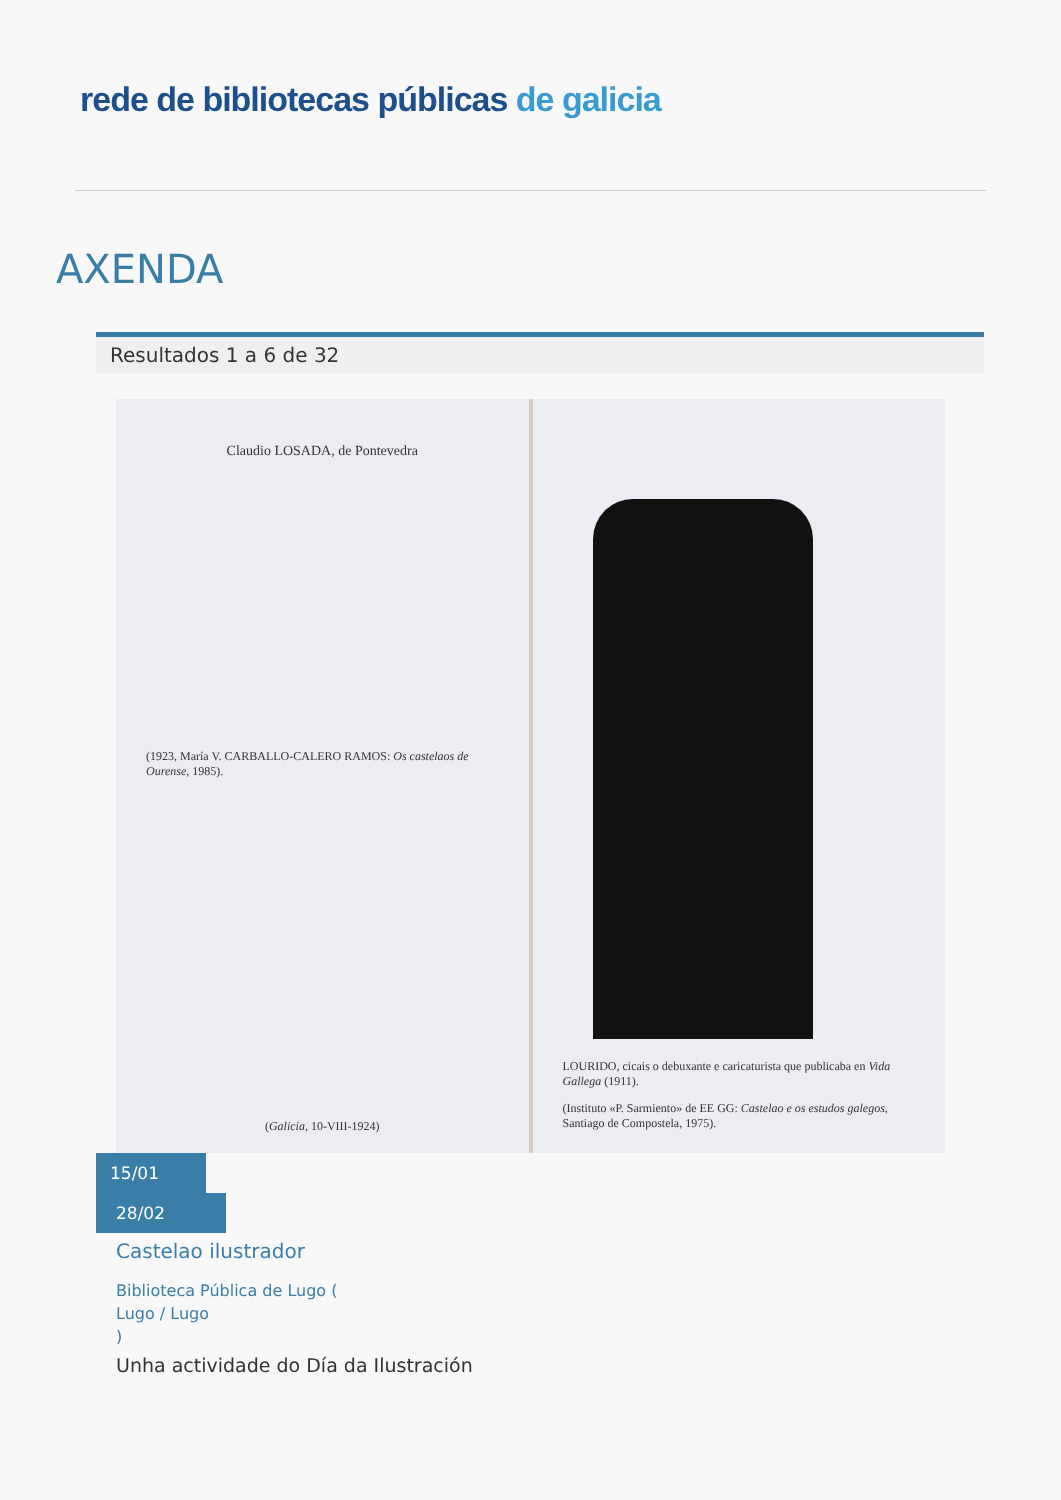rede de bibliotecas públicas de galicia
AXENDA
Resultados 1 a 6 de 32
Claudio LOSADA, de Pontevedra
(1923, María V. CARBALLO-CALERO RAMOS: Os castelaos de Ourense, 1985).
(Galicia, 10-VIII-1924)
LOURIDO, cicais o debuxante e caricaturista que publicaba en Vida Gallega (1911).
(Instituto «P. Sarmiento» de EE GG: Castelao e os estudos galegos, Santiago de Compostela, 1975).
15/01
28/02
Castelao ilustrador
Biblioteca Pública de Lugo (
Lugo / Lugo
)
Unha actividade do Día da Ilustración